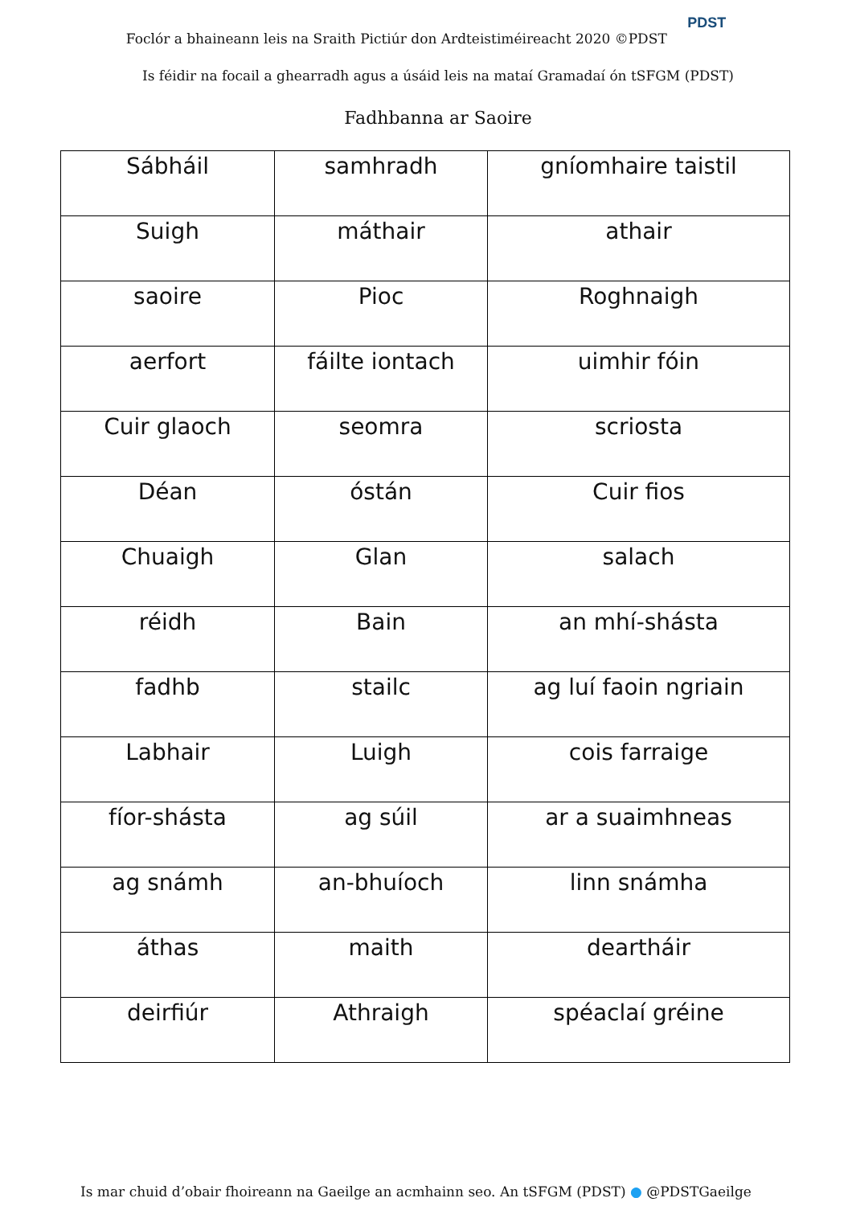Foclór a bhaineann leis na Sraith Pictiúr don Ardteistiméireacht 2020 ©PDST PDST
Is féidir na focail a ghearradh agus a úsáid leis na mataí Gramadaí ón tSFGM (PDST)
Fadhbanna ar Saoire
| Sábháil | samhradh | gníomhaire taistil |
| Suigh | máthair | athair |
| saoire | Pioc | Roghnaigh |
| aerfort | fáilte iontach | uimhir fóin |
| Cuir glaoch | seomra | scriosta |
| Déan | óstán | Cuir fios |
| Chuaigh | Glan | salach |
| réidh | Bain | an mhí-shásta |
| fadhb | stailc | ag luí faoin ngriain |
| Labhair | Luigh | cois farraige |
| fíor-shásta | ag súil | ar a suaimhneas |
| ag snámh | an-bhuíoch | linn snámha |
| áthas | maith | deartháir |
| deirfiúr | Athraigh | spéaclaí gréine |
Is mar chuid d’obair fhoireann na Gaeilge an acmhainn seo. An tSFGM (PDST) ● @PDSTGaeilge